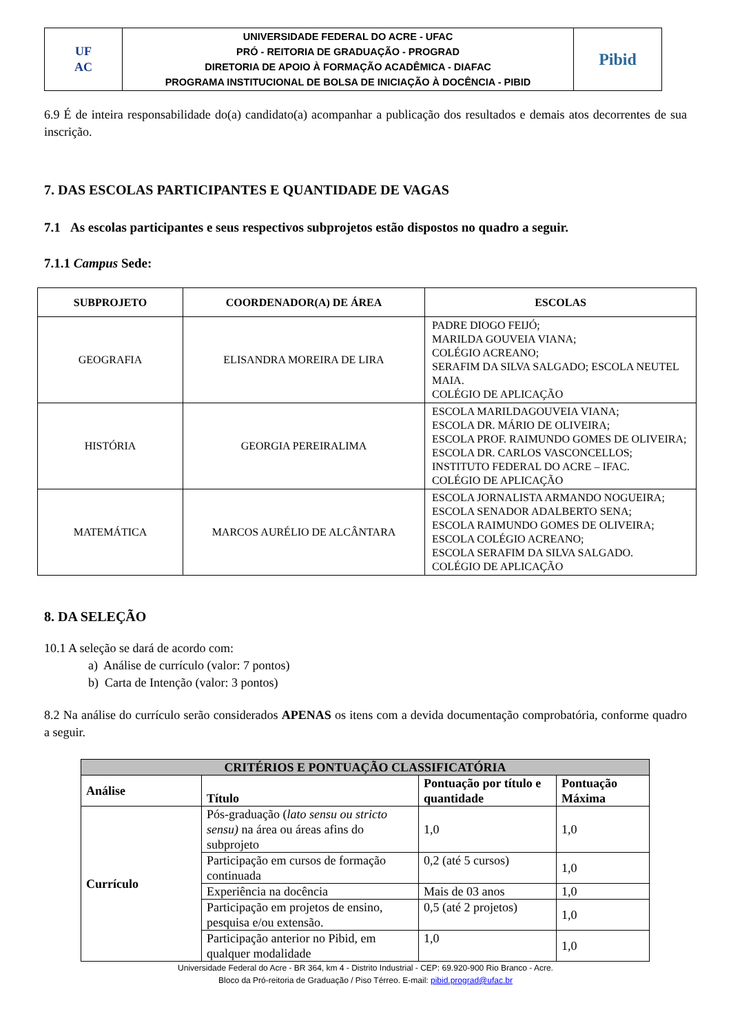| UF AC | UNIVERSIDADE FEDERAL DO ACRE - UFAC PRÓ - REITORIA DE GRADUAÇÃO - PROGRAD DIRETORIA DE APOIO À FORMAÇÃO ACADÊMICA - DIAFAC PROGRAMA INSTITUCIONAL DE BOLSA DE INICIAÇÃO À DOCÊNCIA - PIBID | Pibid |
6.9 É de inteira responsabilidade do(a) candidato(a) acompanhar a publicação dos resultados e demais atos decorrentes de sua inscrição.
7. DAS ESCOLAS PARTICIPANTES E QUANTIDADE DE VAGAS
7.1 As escolas participantes e seus respectivos subprojetos estão dispostos no quadro a seguir.
7.1.1 Campus Sede:
| SUBPROJETO | COORDENADOR(A) DE ÁREA | ESCOLAS |
| --- | --- | --- |
| GEOGRAFIA | ELISANDRA MOREIRA DE LIRA | PADRE DIOGO FEIJÓ; MARILDA GOUVEIA VIANA; COLÉGIO ACREANO; SERAFIM DA SILVA SALGADO; ESCOLA NEUTEL MAIA. COLÉGIO DE APLICAÇÃO |
| HISTÓRIA | GEORGIA PEREIRALIMA | ESCOLA MARILDAGOUVEIA VIANA; ESCOLA DR. MÁRIO DE OLIVEIRA; ESCOLA PROF. RAIMUNDO GOMES DE OLIVEIRA; ESCOLA DR. CARLOS VASCONCELLOS; INSTITUTO FEDERAL DO ACRE – IFAC. COLÉGIO DE APLICAÇÃO |
| MATEMÁTICA | MARCOS AURÉLIO DE ALCÂNTARA | ESCOLA JORNALISTA ARMANDO NOGUEIRA; ESCOLA SENADOR ADALBERTO SENA; ESCOLA RAIMUNDO GOMES DE OLIVEIRA; ESCOLA COLÉGIO ACREANO; ESCOLA SERAFIM DA SILVA SALGADO. COLÉGIO DE APLICAÇÃO |
8. DA SELEÇÃO
10.1 A seleção se dará de acordo com:
a) Análise de currículo (valor: 7 pontos)
b) Carta de Intenção (valor: 3 pontos)
8.2 Na análise do currículo serão considerados APENAS os itens com a devida documentação comprobatória, conforme quadro a seguir.
| CRITÉRIOS E PONTUAÇÃO CLASSIFICATÓRIA | | | |
| --- | --- | --- | --- |
| Análise | Título | Pontuação por título e quantidade | Pontuação Máxima |
| Currículo | Pós-graduação ( lato sensu ou stricto sensu) na área ou áreas afins do subprojeto | 1,0 | 1,0 |
| | Participação em cursos de formação continuada | 0,2 (até 5 cursos) | 1,0 |
| | Experiência na docência | Mais de 03 anos | 1,0 |
| | Participação em projetos de ensino, pesquisa e/ou extensão. | 0,5 (até 2 projetos) | 1,0 |
| | Participação anterior no Pibid, em qualquer modalidade | 1,0 | 1,0 |
Universidade Federal do Acre - BR 364, km 4 - Distrito Industrial - CEP: 69.920-900 Rio Branco - Acre.
Bloco da Pró-reitoria de Graduação / Piso Térreo. E-mail: pibid.prograd@ufac.br